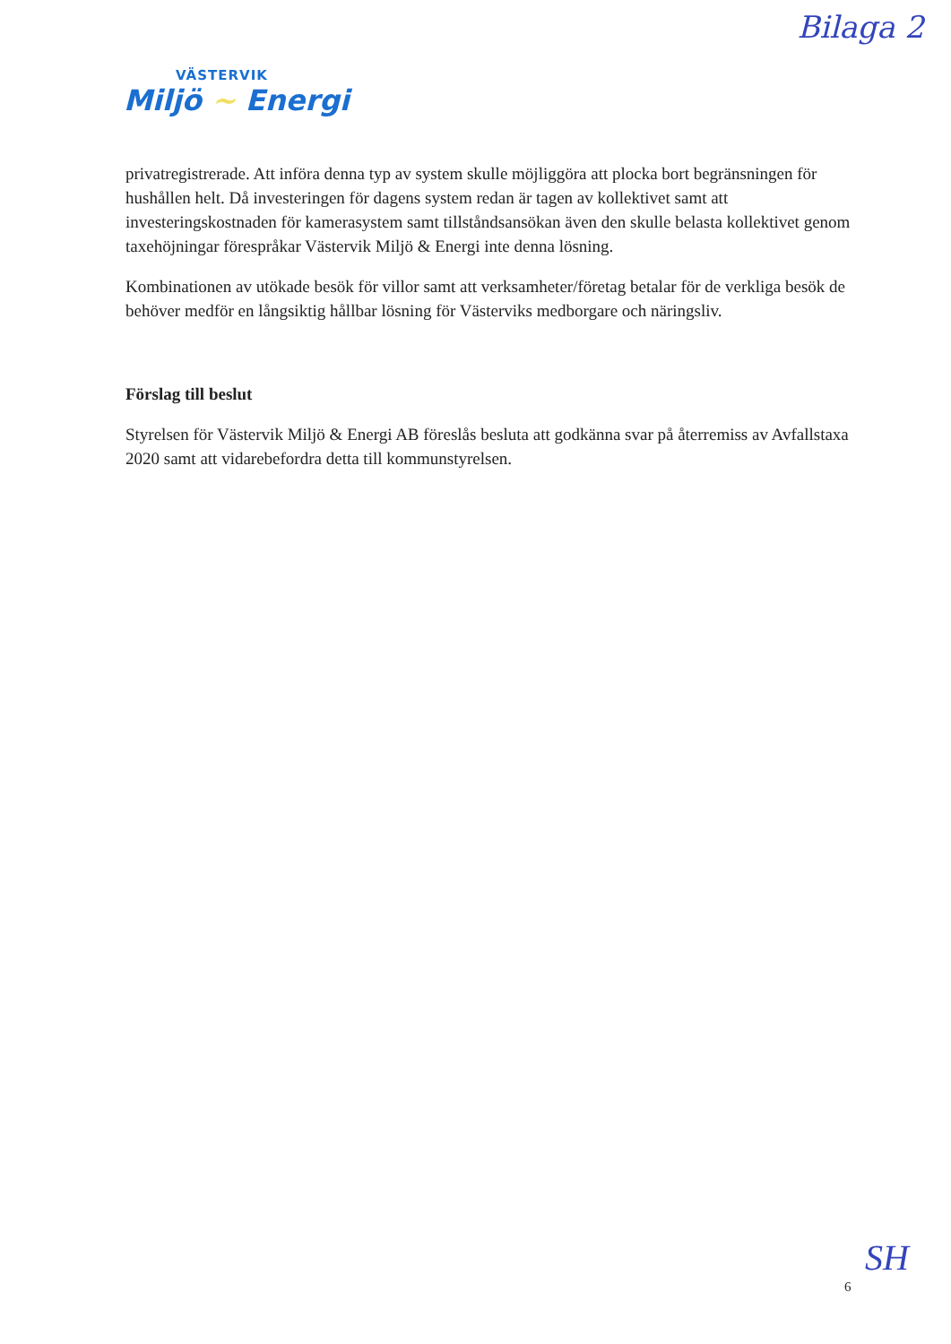Bilaga 2
VÄSTERVIK
Miljö ~ Energi
privatregistrerade. Att införa denna typ av system skulle möjliggöra att plocka bort begränsningen för hushållen helt. Då investeringen för dagens system redan är tagen av kollektivet samt att investeringskostnaden för kamerasystem samt tillståndsansökan även den skulle belasta kollektivet genom taxehöjningar förespråkar Västervik Miljö & Energi inte denna lösning.
Kombinationen av utökade besök för villor samt att verksamheter/företag betalar för de verkliga besök de behöver medför en långsiktig hållbar lösning för Västerviks medborgare och näringsliv.
Förslag till beslut
Styrelsen för Västervik Miljö & Energi AB föreslås besluta att godkänna svar på återremiss av Avfallstaxa 2020 samt att vidarebefordra detta till kommunstyrelsen.
6
SH